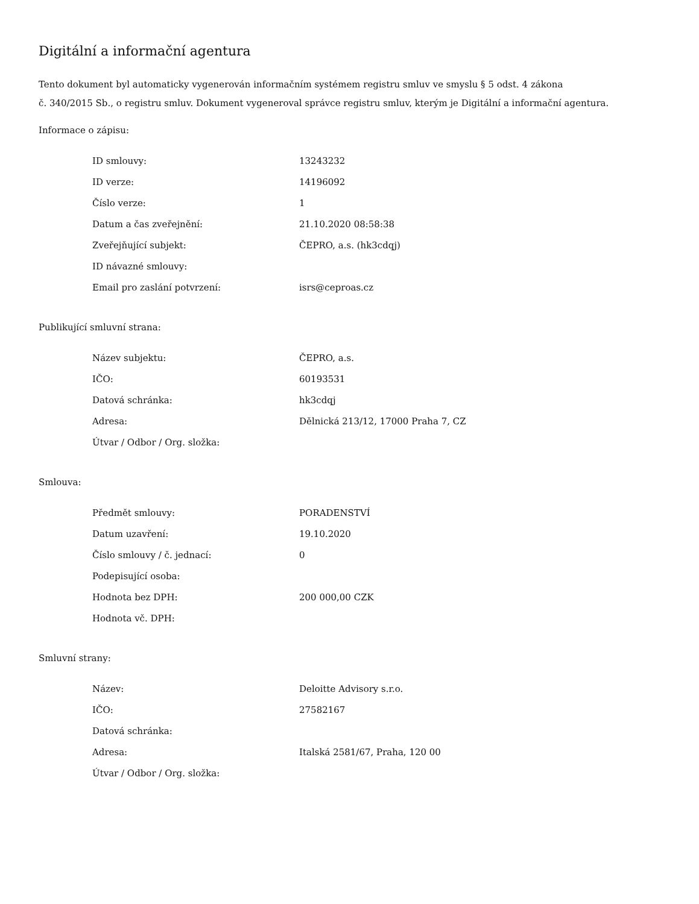Digitální a informační agentura
Tento dokument byl automaticky vygenerován informačním systémem registru smluv ve smyslu § 5 odst. 4 zákona
č. 340/2015 Sb., o registru smluv. Dokument vygeneroval správce registru smluv, kterým je Digitální a informační agentura.
Informace o zápisu:
| ID smlouvy: | 13243232 |
| ID verze: | 14196092 |
| Číslo verze: | 1 |
| Datum a čas zveřejnění: | 21.10.2020 08:58:38 |
| Zveřejňující subjekt: | ČEPRO, a.s. (hk3cdqj) |
| ID návazné smlouvy: | |
| Email pro zaslání potvrzení: | isrs@ceproas.cz |
Publikující smluvní strana:
| Název subjektu: | ČEPRO, a.s. |
| IČO: | 60193531 |
| Datová schránka: | hk3cdqj |
| Adresa: | Dělnická 213/12, 17000 Praha 7, CZ |
| Útvar / Odbor / Org. složka: | |
Smlouva:
| Předmět smlouvy: | PORADENSTVÍ |
| Datum uzavření: | 19.10.2020 |
| Číslo smlouvy / č. jednací: | 0 |
| Podepisující osoba: | |
| Hodnota bez DPH: | 200 000,00 CZK |
| Hodnota vč. DPH: | |
Smluvní strany:
| Název: | Deloitte Advisory s.r.o. |
| IČO: | 27582167 |
| Datová schránka: | |
| Adresa: | Italská 2581/67, Praha, 120 00 |
| Útvar / Odbor / Org. složka: | |